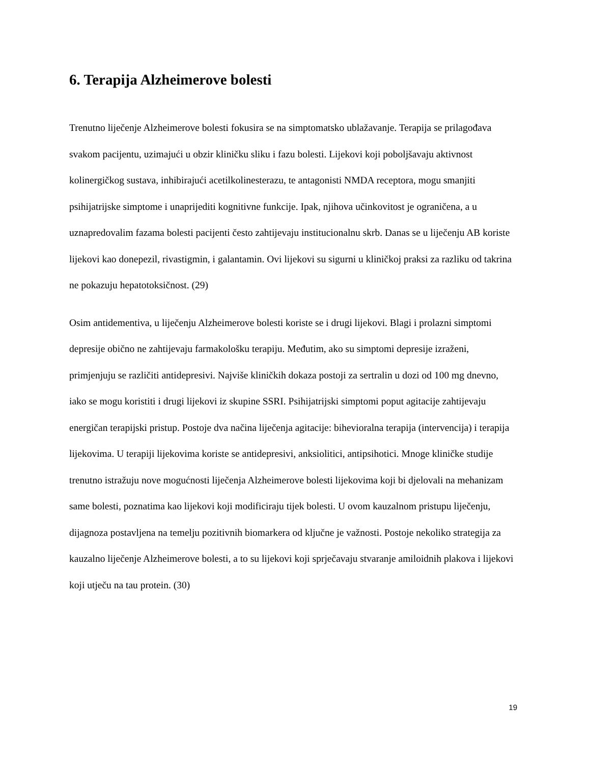6. Terapija Alzheimerove bolesti
Trenutno liječenje Alzheimerove bolesti fokusira se na simptomatsko ublažavanje. Terapija se prilagođava svakom pacijentu, uzimajući u obzir kliničku sliku i fazu bolesti. Lijekovi koji poboljšavaju aktivnost kolinergičkog sustava, inhibirajući acetilkolinesterazu, te antagonisti NMDA receptora, mogu smanjiti psihijatrijske simptome i unaprijediti kognitivne funkcije. Ipak, njihova učinkovitost je ograničena, a u uznapredovalim fazama bolesti pacijenti često zahtijevaju institucionalnu skrb. Danas se u liječenju AB koriste lijekovi kao donepezil, rivastigmin, i galantamin. Ovi lijekovi su sigurni u kliničkoj praksi za razliku od takrina ne pokazuju hepatotoksičnost. (29)
Osim antidementiva, u liječenju Alzheimerove bolesti koriste se i drugi lijekovi. Blagi i prolazni simptomi depresije obično ne zahtijevaju farmakološku terapiju. Međutim, ako su simptomi depresije izraženi, primjenjuju se različiti antidepresivi. Najviše kliničkih dokaza postoji za sertralin u dozi od 100 mg dnevno, iako se mogu koristiti i drugi lijekovi iz skupine SSRI. Psihijatrijski simptomi poput agitacije zahtijevaju energičan terapijski pristup. Postoje dva načina liječenja agitacije: bihevioralna terapija (intervencija) i terapija lijekovima. U terapiji lijekovima koriste se antidepresivi, anksiolitici, antipsihotici. Mnoge kliničke studije trenutno istražuju nove mogućnosti liječenja Alzheimerove bolesti lijekovima koji bi djelovali na mehanizam same bolesti, poznatima kao lijekovi koji modificiraju tijek bolesti. U ovom kauzalnom pristupu liječenju, dijagnoza postavljena na temelju pozitivnih biomarkera od ključne je važnosti. Postoje nekoliko strategija za kauzalno liječenje Alzheimerove bolesti, a to su lijekovi koji sprječavaju stvaranje amiloidnih plakova i lijekovi koji utječu na tau protein. (30)
19